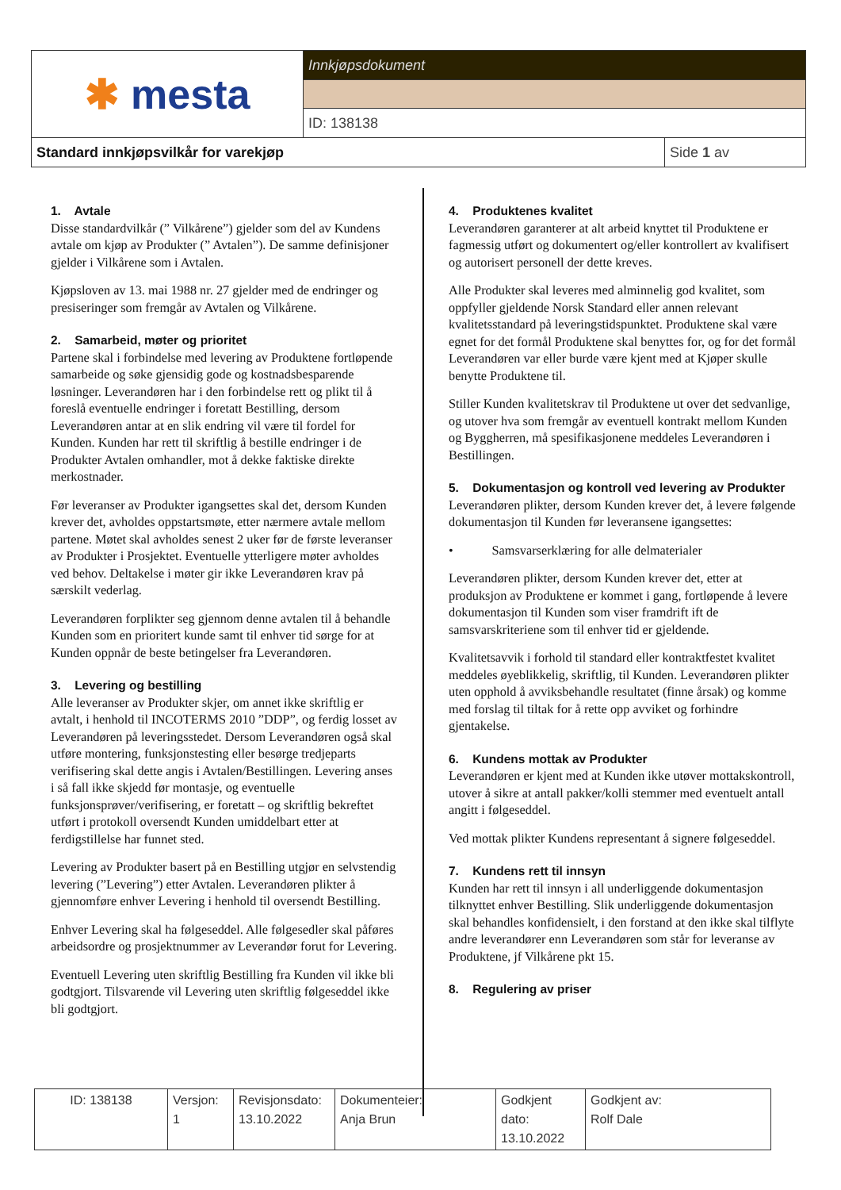| ✱ mesta | Innkjøpsdokument | |
| | ID: 138138 | |
| Standard innkjøpsvilkår for varekjøp | | Side 1 av |
1. Avtale
Disse standardvilkår (” Vilkårene”) gjelder som del av Kundens avtale om kjøp av Produkter (” Avtalen”). De samme definisjoner gjelder i Vilkårene som i Avtalen.
Kjøpsloven av 13. mai 1988 nr. 27 gjelder med de endringer og presiseringer som fremgår av Avtalen og Vilkårene.
2. Samarbeid, møter og prioritet
Partene skal i forbindelse med levering av Produktene fortløpende samarbeide og søke gjensidig gode og kostnadsbesparende løsninger. Leverandøren har i den forbindelse rett og plikt til å foreslå eventuelle endringer i foretatt Bestilling, dersom Leverandøren antar at en slik endring vil være til fordel for Kunden. Kunden har rett til skriftlig å bestille endringer i de Produkter Avtalen omhandler, mot å dekke faktiske direkte merkostnader.
Før leveranser av Produkter igangsettes skal det, dersom Kunden krever det, avholdes oppstartsmøte, etter nærmere avtale mellom partene. Møtet skal avholdes senest 2 uker før de første leveranser av Produkter i Prosjektet. Eventuelle ytterligere møter avholdes ved behov. Deltakelse i møter gir ikke Leverandøren krav på særskilt vederlag.
Leverandøren forplikter seg gjennom denne avtalen til å behandle Kunden som en prioritert kunde samt til enhver tid sørge for at Kunden oppnår de beste betingelser fra Leverandøren.
3. Levering og bestilling
Alle leveranser av Produkter skjer, om annet ikke skriftlig er avtalt, i henhold til INCOTERMS 2010 ”DDP”, og ferdig losset av Leverandøren på leveringsstedet. Dersom Leverandøren også skal utføre montering, funksjonstesting eller besørge tredjeparts verifisering skal dette angis i Avtalen/Bestillingen. Levering anses i så fall ikke skjedd før montasje, og eventuelle funksjonsprøver/verifisering, er foretatt – og skriftlig bekreftet utført i protokoll oversendt Kunden umiddelbart etter at ferdigstillelse har funnet sted.
Levering av Produkter basert på en Bestilling utgjør en selvstendig levering (”Levering”) etter Avtalen. Leverandøren plikter å gjennomføre enhver Levering i henhold til oversendt Bestilling.
Enhver Levering skal ha følgeseddel. Alle følgesedler skal påføres arbeidsordre og prosjektnummer av Leverandør forut for Levering.
Eventuell Levering uten skriftlig Bestilling fra Kunden vil ikke bli godtgjort. Tilsvarende vil Levering uten skriftlig følgeseddel ikke bli godtgjort.
4. Produktenes kvalitet
Leverandøren garanterer at alt arbeid knyttet til Produktene er fagmessig utført og dokumentert og/eller kontrollert av kvalifisert og autorisert personell der dette kreves.
Alle Produkter skal leveres med alminnelig god kvalitet, som oppfyller gjeldende Norsk Standard eller annen relevant kvalitetsstandard på leveringstidspunktet. Produktene skal være egnet for det formål Produktene skal benyttes for, og for det formål Leverandøren var eller burde være kjent med at Kjøper skulle benytte Produktene til.
Stiller Kunden kvalitetskrav til Produktene ut over det sedvanlige, og utover hva som fremgår av eventuell kontrakt mellom Kunden og Byggherren, må spesifikasjonene meddeles Leverandøren i Bestillingen.
5. Dokumentasjon og kontroll ved levering av Produkter
Leverandøren plikter, dersom Kunden krever det, å levere følgende dokumentasjon til Kunden før leveransene igangsettes:
• Samsvarserklæring for alle delmaterialer
Leverandøren plikter, dersom Kunden krever det, etter at produksjon av Produktene er kommet i gang, fortløpende å levere dokumentasjon til Kunden som viser framdrift ift de samsvarskriteriene som til enhver tid er gjeldende.
Kvalitetsavvik i forhold til standard eller kontraktfestet kvalitet meddeles øyeblikkelig, skriftlig, til Kunden. Leverandøren plikter uten opphold å avviksbehandle resultatet (finne årsak) og komme med forslag til tiltak for å rette opp avviket og forhindre gjentakelse.
6. Kundens mottak av Produkter
Leverandøren er kjent med at Kunden ikke utøver mottakskontroll, utover å sikre at antall pakker/kolli stemmer med eventuelt antall angitt i følgeseddel.
Ved mottak plikter Kundens representant å signere følgeseddel.
7. Kundens rett til innsyn
Kunden har rett til innsyn i all underliggende dokumentasjon tilknyttet enhver Bestilling. Slik underliggende dokumentasjon skal behandles konfidensielt, i den forstand at den ikke skal tilflyte andre leverandører enn Leverandøren som står for leveranse av Produktene, jf Vilkårene pkt 15.
8. Regulering av priser
| ID: 138138 | Versjon: 1 | Revisjonsdato: 13.10.2022 | Dokumenteier: Anja Brun | Godkjent dato: 13.10.2022 | Godkjent av: Rolf Dale |